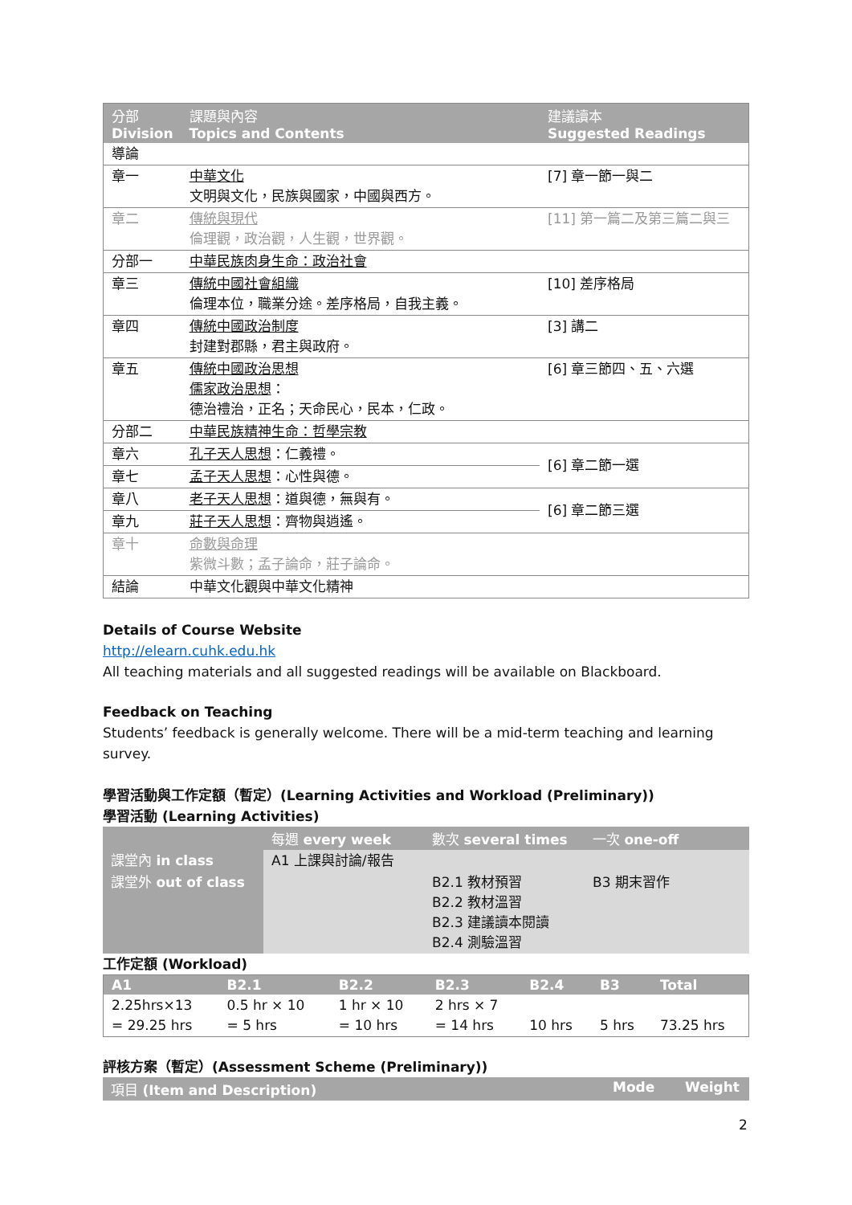| 分部 Division | 課題與內容 Topics and Contents | 建議讀本 Suggested Readings |
| --- | --- | --- |
| 導論 | | |
| 章一 | 中華文化 文明與文化，民族與國家，中國與西方。 | [7] 章一節一與二 |
| 章二 | 傳統與現代 倫理觀，政治觀，人生觀，世界觀。 | [11] 第一篇二及第三篇二與三 |
| 分部一 | 中華民族肉身生命：政治社會 | |
| 章三 | 傳統中國社會組織 倫理本位，職業分途。差序格局，自我主義。 | [10] 差序格局 |
| 章四 | 傳統中國政治制度 封建對郡縣，君主與政府。 | [3] 講二 |
| 章五 | 傳統中國政治思想 儒家政治思想 ： 德治禮治，正名；天命民心，民本，仁政。 | [6] 章三節四、五、六選 |
| 分部二 | 中華民族精神生命：哲學宗教 | |
| 章六 | 孔子天人思想 ：仁義禮。 | [6] 章二節一選 |
| 章七 | 孟子天人思想 ：心性與德。 | |
| 章八 | 老子天人思想 ：道與德，無與有。 | [6] 章二節三選 |
| 章九 | 莊子天人思想 ：齊物與逍遙。 | |
| 章十 | 命數與命理 紫微斗數；孟子論命，莊子論命。 | |
| 結論 | 中華文化觀與中華文化精神 | |
Details of Course Website
http://elearn.cuhk.edu.hk
All teaching materials and all suggested readings will be available on Blackboard.
Feedback on Teaching
Students’ feedback is generally welcome. There will be a mid-term teaching and learning survey.
學習活動與工作定額（暫定）(Learning Activities and Workload (Preliminary))
學習活動 (Learning Activities)
| | 每週 every week | 數次 several times | 一次 one-off |
| --- | --- | --- | --- |
| 課堂內 in class | A1 上課與討論/報告 | | |
| 課堂外 out of class | | B2.1 教材預習 B2.2 教材溫習 B2.3 建議讀本閱讀 B2.4 測驗溫習 | B3 期末習作 |
工作定額 (Workload)
| A1 | B2.1 | B2.2 | B2.3 | B2.4 | B3 | Total |
| --- | --- | --- | --- | --- | --- | --- |
| 2.25hrs×13 = 29.25 hrs | 0.5 hr × 10 = 5 hrs | 1 hr × 10 = 10 hrs | 2 hrs × 7 = 14 hrs | 10 hrs | 5 hrs | 73.25 hrs |
評核方案（暫定）(Assessment Scheme (Preliminary))
| 項目 (Item and Description) | Mode | Weight |
| --- | --- | --- |
2